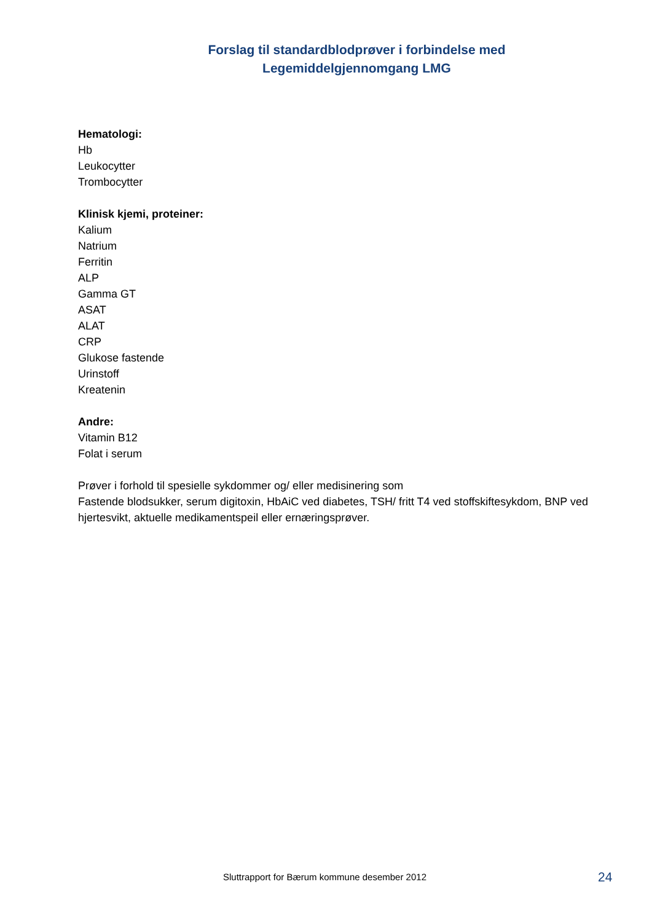Forslag til standardblodprøver i forbindelse med
Legemiddelgjennomgang LMG
Hematologi:
Hb
Leukocytter
Trombocytter
Klinisk kjemi, proteiner:
Kalium
Natrium
Ferritin
ALP
Gamma GT
ASAT
ALAT
CRP
Glukose fastende
Urinstoff
Kreatenin
Andre:
Vitamin B12
Folat i serum
Prøver i forhold til spesielle sykdommer og/ eller medisinering som
Fastende blodsukker, serum digitoxin, HbAiC ved diabetes, TSH/ fritt T4 ved stoffskiftesykdom, BNP ved hjertesvikt, aktuelle medikamentspeil eller ernæringsprøver.
Sluttrapport for Bærum kommune desember 2012 24